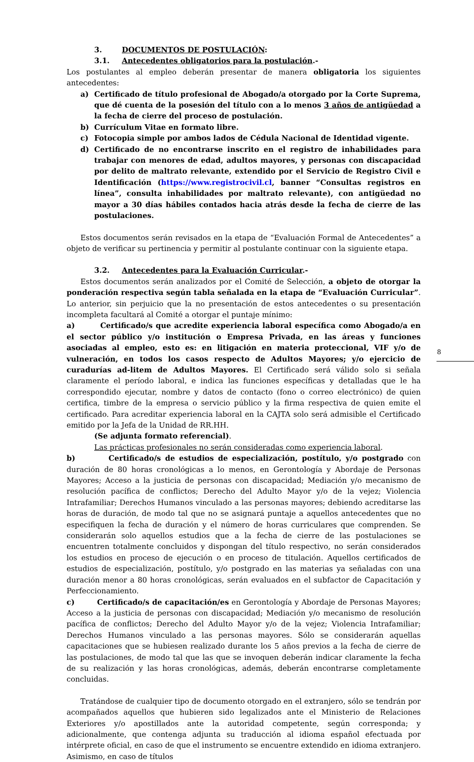3. DOCUMENTOS DE POSTULACIÓN:
3.1. Antecedentes obligatorios para la postulación.-
Los postulantes al empleo deberán presentar de manera obligatoria los siguientes antecedentes:
a) Certificado de título profesional de Abogado/a otorgado por la Corte Suprema, que dé cuenta de la posesión del título con a lo menos 3 años de antigüedad a la fecha de cierre del proceso de postulación.
b) Currículum Vitae en formato libre.
c) Fotocopia simple por ambos lados de Cédula Nacional de Identidad vigente.
d) Certificado de no encontrarse inscrito en el registro de inhabilidades para trabajar con menores de edad, adultos mayores, y personas con discapacidad por delito de maltrato relevante, extendido por el Servicio de Registro Civil e Identificación (https://www.registrocivil.cl, banner “Consultas registros en línea”, consulta inhabilidades por maltrato relevante), con antigüedad no mayor a 30 días hábiles contados hacia atrás desde la fecha de cierre de las postulaciones.
Estos documentos serán revisados en la etapa de “Evaluación Formal de Antecedentes” a objeto de verificar su pertinencia y permitir al postulante continuar con la siguiente etapa.
3.2. Antecedentes para la Evaluación Curricular.-
Estos documentos serán analizados por el Comité de Selección, a objeto de otorgar la ponderación respectiva según tabla señalada en la etapa de “Evaluación Curricular”. Lo anterior, sin perjuicio que la no presentación de estos antecedentes o su presentación incompleta facultará al Comité a otorgar el puntaje mínimo:
a) Certificado/s que acredite experiencia laboral específica como Abogado/a en el sector público y/o institución o Empresa Privada, en las áreas y funciones asociadas al empleo, esto es: en litigación en materia proteccional, VIF y/o de vulneración, en todos los casos respecto de Adultos Mayores; y/o ejercicio de curadurías ad-litem de Adultos Mayores. El Certificado será válido solo si señala claramente el período laboral, e indica las funciones específicas y detalladas que le ha correspondido ejecutar, nombre y datos de contacto (fono o correo electrónico) de quien certifica, timbre de la empresa o servicio público y la firma respectiva de quien emite el certificado. Para acreditar experiencia laboral en la CAJTA solo será admisible el Certificado emitido por la Jefa de la Unidad de RR.HH.
(Se adjunta formato referencial).
Las prácticas profesionales no serán consideradas como experiencia laboral.
b) Certificado/s de estudios de especialización, postítulo, y/o postgrado con duración de 80 horas cronológicas a lo menos, en Gerontología y Abordaje de Personas Mayores; Acceso a la justicia de personas con discapacidad; Mediación y/o mecanismo de resolución pacífica de conflictos; Derecho del Adulto Mayor y/o de la vejez; Violencia Intrafamiliar; Derechos Humanos vinculado a las personas mayores; debiendo acreditarse las horas de duración, de modo tal que no se asignará puntaje a aquellos antecedentes que no especifiquen la fecha de duración y el número de horas curriculares que comprenden. Se considerarán solo aquellos estudios que a la fecha de cierre de las postulaciones se encuentren totalmente concluidos y dispongan del título respectivo, no serán considerados los estudios en proceso de ejecución o en proceso de titulación. Aquellos certificados de estudios de especialización, postítulo, y/o postgrado en las materias ya señaladas con una duración menor a 80 horas cronológicas, serán evaluados en el subfactor de Capacitación y Perfeccionamiento.
c) Certificado/s de capacitación/es en Gerontología y Abordaje de Personas Mayores; Acceso a la justicia de personas con discapacidad; Mediación y/o mecanismo de resolución pacífica de conflictos; Derecho del Adulto Mayor y/o de la vejez; Violencia Intrafamiliar; Derechos Humanos vinculado a las personas mayores. Sólo se considerarán aquellas capacitaciones que se hubiesen realizado durante los 5 años previos a la fecha de cierre de las postulaciones, de modo tal que las que se invoquen deberán indicar claramente la fecha de su realización y las horas cronológicas, además, deberán encontrarse completamente concluidas.
Tratándose de cualquier tipo de documento otorgado en el extranjero, sólo se tendrán por acompañados aquellos que hubieren sido legalizados ante el Ministerio de Relaciones Exteriores y/o apostillados ante la autoridad competente, según corresponda; y adicionalmente, que contenga adjunta su traducción al idioma español efectuada por intérprete oficial, en caso de que el instrumento se encuentre extendido en idioma extranjero. Asimismo, en caso de títulos
8